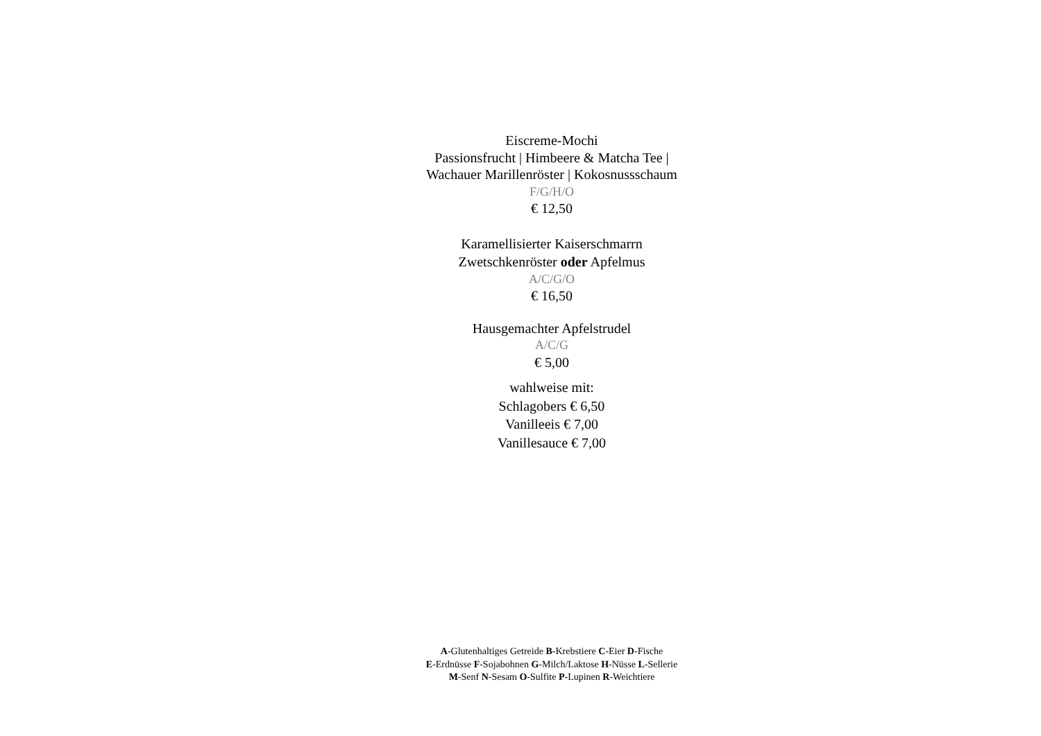Eiscreme-Mochi
Passionsfrucht | Himbeere & Matcha Tee |
Wachauer Marillenröster | Kokosnussschaum
F/G/H/O
€ 12,50
Karamellisierter Kaiserschmarrn
Zwetschkenröster oder Apfelmus
A/C/G/O
€ 16,50
Hausgemachter Apfelstrudel
A/C/G
€ 5,00
wahlweise mit:
Schlagobers € 6,50
Vanilleeis € 7,00
Vanillesauce € 7,00
A-Glutenhaltiges Getreide B-Krebstiere C-Eier D-Fische
E-Erdnüsse F-Sojabohnen G-Milch/Laktose H-Nüsse L-Sellerie
M-Senf N-Sesam O-Sulfite P-Lupinen R-Weichtiere